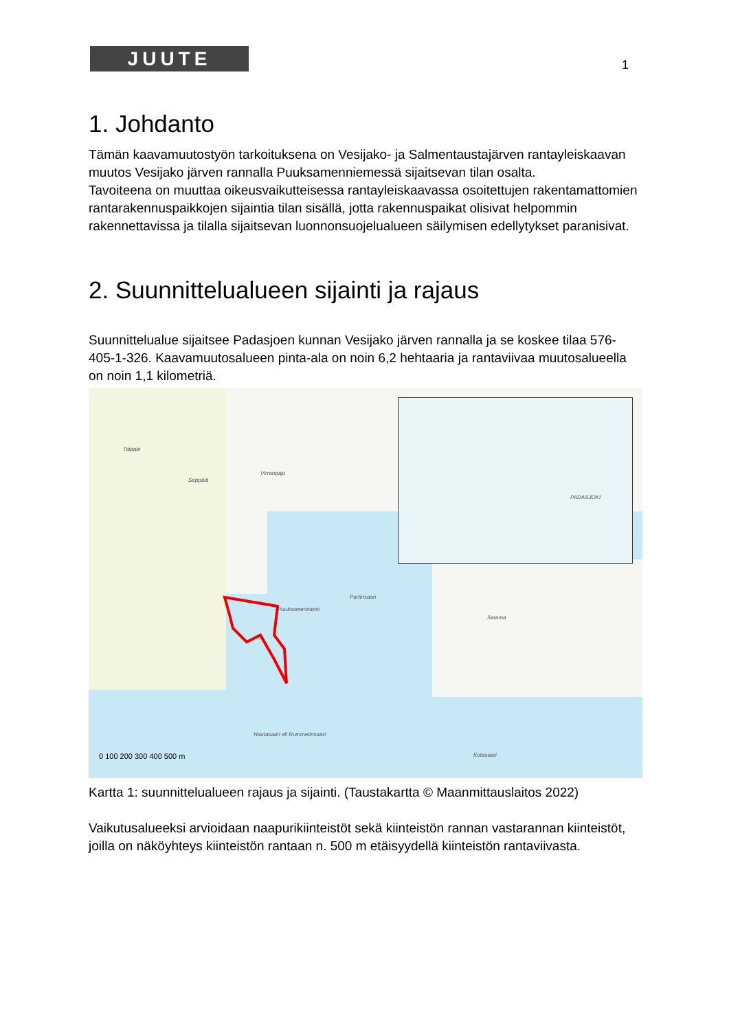JUUTE 1
1. Johdanto
Tämän kaavamuutostyön tarkoituksena on Vesijako- ja Salmentaustajärven rantayleiskaavan muutos Vesijako järven rannalla Puuksamenniemessä sijaitsevan tilan osalta.
Tavoiteena on muuttaa oikeusvaikutteisessa rantayleiskaavassa osoitettujen rakentamattomien rantarakennuspaikkojen sijaintia tilan sisällä, jotta rakennuspaikat olisivat helpommin rakennettavissa ja tilalla sijaitsevan luonnonsuojelualueen säilymisen edellytykset paranisivat.
2. Suunnittelualueen sijainti ja rajaus
Suunnittelualue sijaitsee Padasjoen kunnan Vesijako järven rannalla ja se koskee tilaa 576-405-1-326. Kaavamuutosalueen pinta-ala on noin 6,2 hehtaaria ja rantaviivaa muutosalueella on noin 1,1 kilometriä.
Taipale
Seppälä
Virranpaju
Puuksamenniemi
Partinsaari
Satama
Hautasaari eli Rummetinsaari
Kotasaari
PADASJOKI
0 100 200 300 400 500 m
Kartta 1: suunnittelualueen rajaus ja sijainti. (Taustakartta © Maanmittauslaitos 2022)
Vaikutusalueeksi arvioidaan naapurikiinteistöt sekä kiinteistön rannan vastarannan kiinteistöt, joilla on näköyhteys kiinteistön rantaan n. 500 m etäisyydellä kiinteistön rantaviivasta.